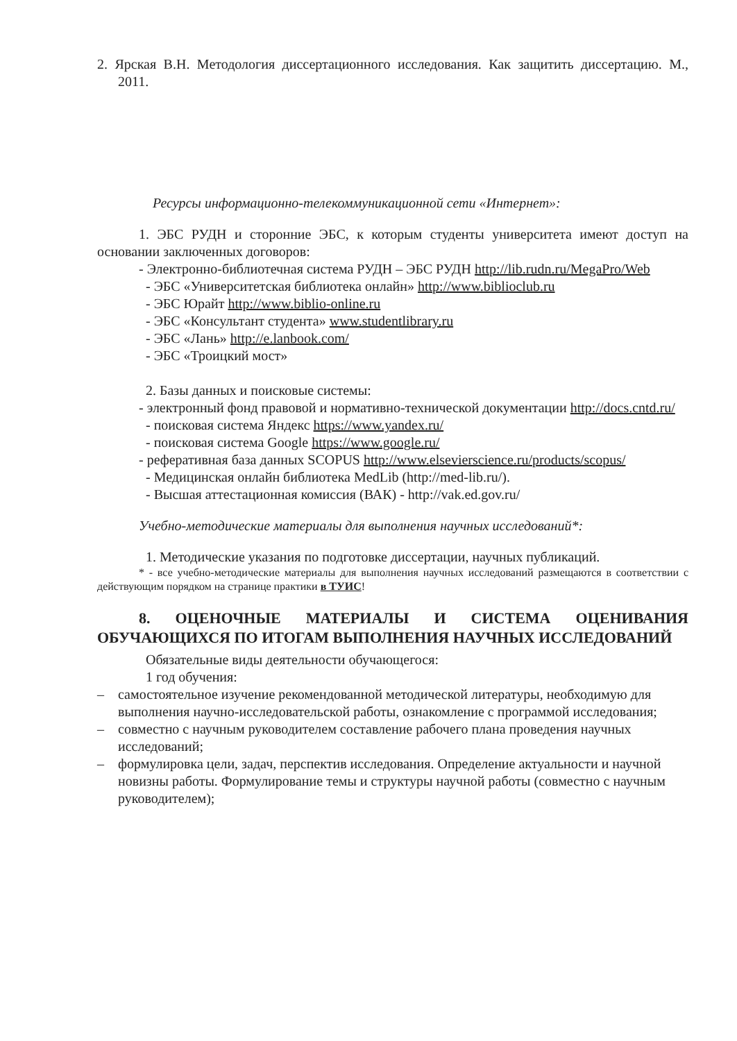2. Ярская В.Н. Методология диссертационного исследования. Как защитить диссертацию. М., 2011.
Ресурсы информационно-телекоммуникационной сети «Интернет»:
1. ЭБС РУДН и сторонние ЭБС, к которым студенты университета имеют доступ на основании заключенных договоров:
- Электронно-библиотечная система РУДН – ЭБС РУДН http://lib.rudn.ru/MegaPro/Web
- ЭБС «Университетская библиотека онлайн» http://www.biblioclub.ru
- ЭБС Юрайт http://www.biblio-online.ru
- ЭБС «Консультант студента» www.studentlibrary.ru
- ЭБС «Лань» http://e.lanbook.com/
- ЭБС «Троицкий мост»
2. Базы данных и поисковые системы:
- электронный фонд правовой и нормативно-технической документации http://docs.cntd.ru/
- поисковая система Яндекс https://www.yandex.ru/
- поисковая система Google https://www.google.ru/
- реферативная база данных SCOPUS http://www.elsevierscience.ru/products/scopus/
- Медицинская онлайн библиотека MedLib (http://med-lib.ru/).
- Высшая аттестационная комиссия (ВАК) - http://vak.ed.gov.ru/
Учебно-методические материалы для выполнения научных исследований*:
1. Методические указания по подготовке диссертации, научных публикаций.
* - все учебно-методические материалы для выполнения научных исследований размещаются в соответствии с действующим порядком на странице практики в ТУИС!
8. ОЦЕНОЧНЫЕ МАТЕРИАЛЫ И СИСТЕМА ОЦЕНИВАНИЯ ОБУЧАЮЩИХСЯ ПО ИТОГАМ ВЫПОЛНЕНИЯ НАУЧНЫХ ИССЛЕДОВАНИЙ
Обязательные виды деятельности обучающегося:
1 год обучения:
– самостоятельное изучение рекомендованной методической литературы, необходимую для выполнения научно-исследовательской работы, ознакомление с программой исследования;
– совместно с научным руководителем составление рабочего плана проведения научных исследований;
– формулировка цели, задач, перспектив исследования. Определение актуальности и научной новизны работы. Формулирование темы и структуры научной работы (совместно с научным руководителем);